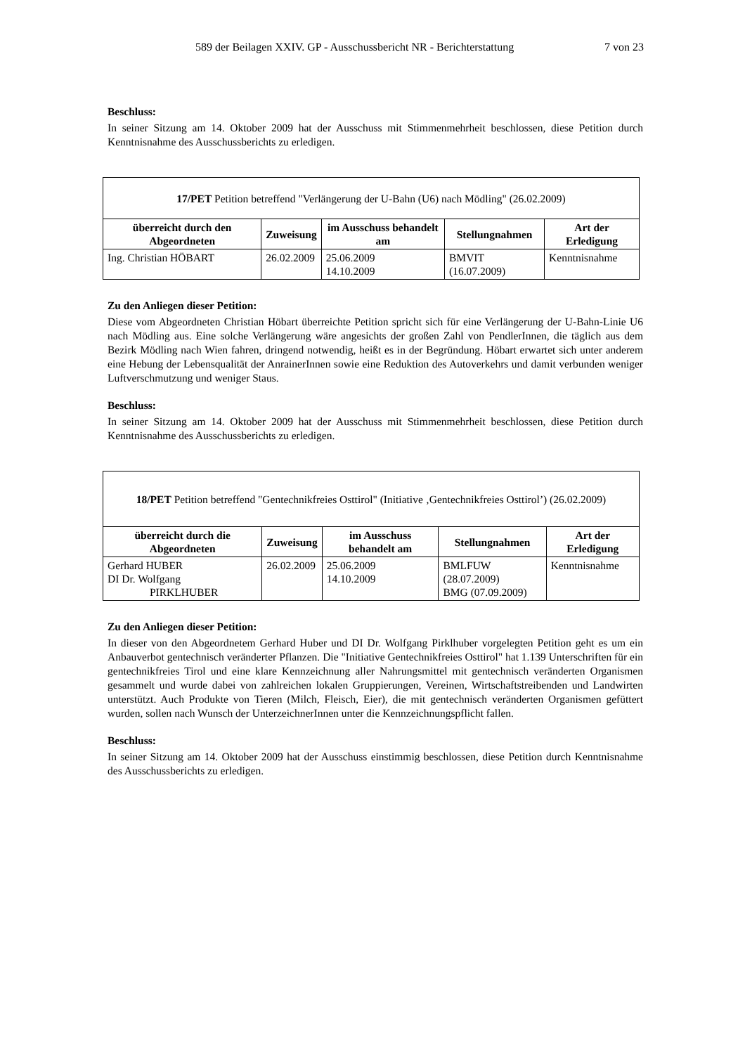589 der Beilagen XXIV. GP - Ausschussbericht NR - Berichterstattung 7 von 23
Beschluss:
In seiner Sitzung am 14. Oktober 2009 hat der Ausschuss mit Stimmenmehrheit beschlossen, diese Petition durch Kenntnisnahme des Ausschussberichts zu erledigen.
| 17/PET Petition betreffend "Verlängerung der U-Bahn (U6) nach Mödling" (26.02.2009) | | | | |
| überreicht durch den Abgeordneten | Zuweisung | im Ausschuss behandelt am | Stellungnahmen | Art der Erledigung |
| Ing. Christian HÖBART | 26.02.2009 | 25.06.2009 14.10.2009 | BMVIT (16.07.2009) | Kenntnisnahme |
Zu den Anliegen dieser Petition:
Diese vom Abgeordneten Christian Höbart überreichte Petition spricht sich für eine Verlängerung der U-Bahn-Linie U6 nach Mödling aus. Eine solche Verlängerung wäre angesichts der großen Zahl von PendlerInnen, die täglich aus dem Bezirk Mödling nach Wien fahren, dringend notwendig, heißt es in der Begründung. Höbart erwartet sich unter anderem eine Hebung der Lebensqualität der AnrainerInnen sowie eine Reduktion des Autoverkehrs und damit verbunden weniger Luftverschmutzung und weniger Staus.
Beschluss:
In seiner Sitzung am 14. Oktober 2009 hat der Ausschuss mit Stimmenmehrheit beschlossen, diese Petition durch Kenntnisnahme des Ausschussberichts zu erledigen.
| 18/PET Petition betreffend "Gentechnikfreies Osttirol" (Initiative ‚Gentechnikfreies Osttirol’) (26.02.2009) | | | | |
| überreicht durch die Abgeordneten | Zuweisung | im Ausschuss behandelt am | Stellungnahmen | Art der Erledigung |
| Gerhard HUBER DI Dr. Wolfgang PIRKLHUBER | 26.02.2009 | 25.06.2009 14.10.2009 | BMLFUW (28.07.2009) BMG (07.09.2009) | Kenntnisnahme |
Zu den Anliegen dieser Petition:
In dieser von den Abgeordnetem Gerhard Huber und DI Dr. Wolfgang Pirklhuber vorgelegten Petition geht es um ein Anbauverbot gentechnisch veränderter Pflanzen. Die "Initiative Gentechnikfreies Osttirol" hat 1.139 Unterschriften für ein gentechnikfreies Tirol und eine klare Kennzeichnung aller Nahrungsmittel mit gentechnisch veränderten Organismen gesammelt und wurde dabei von zahlreichen lokalen Gruppierungen, Vereinen, Wirtschaftstreibenden und Landwirten unterstützt. Auch Produkte von Tieren (Milch, Fleisch, Eier), die mit gentechnisch veränderten Organismen gefüttert wurden, sollen nach Wunsch der UnterzeichnerInnen unter die Kennzeichnungspflicht fallen.
Beschluss:
In seiner Sitzung am 14. Oktober 2009 hat der Ausschuss einstimmig beschlossen, diese Petition durch Kenntnisnahme des Ausschussberichts zu erledigen.